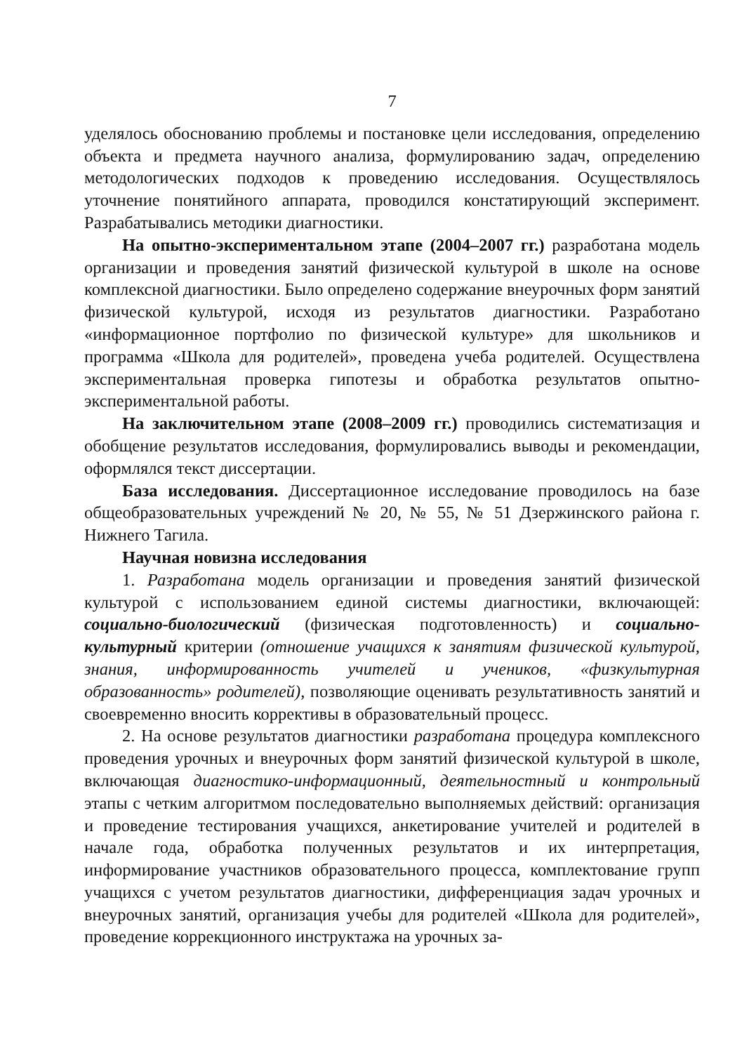7
уделялось обоснованию проблемы и постановке цели исследования, определению объекта и предмета научного анализа, формулированию задач, определению методологических подходов к проведению исследования. Осуществлялось уточнение понятийного аппарата, проводился констатирующий эксперимент. Разрабатывались методики диагностики.
На опытно-экспериментальном этапе (2004–2007 гг.) разработана модель организации и проведения занятий физической культурой в школе на основе комплексной диагностики. Было определено содержание внеурочных форм занятий физической культурой, исходя из результатов диагностики. Разработано «информационное портфолио по физической культуре» для школьников и программа «Школа для родителей», проведена учеба родителей. Осуществлена экспериментальная проверка гипотезы и обработка результатов опытно-экспериментальной работы.
На заключительном этапе (2008–2009 гг.) проводились систематизация и обобщение результатов исследования, формулировались выводы и рекомендации, оформлялся текст диссертации.
База исследования. Диссертационное исследование проводилось на базе общеобразовательных учреждений № 20, № 55, № 51 Дзержинского района г. Нижнего Тагила.
Научная новизна исследования
1. Разработана модель организации и проведения занятий физической культурой с использованием единой системы диагностики, включающей: социально-биологический (физическая подготовленность) и социально-культурный критерии (отношение учащихся к занятиям физической культурой, знания, информированность учителей и учеников, «физкультурная образованность» родителей), позволяющие оценивать результативность занятий и своевременно вносить коррективы в образовательный процесс.
2. На основе результатов диагностики разработана процедура комплексного проведения урочных и внеурочных форм занятий физической культурой в школе, включающая диагностико-информационный, деятельностный и контрольный этапы с четким алгоритмом последовательно выполняемых действий: организация и проведение тестирования учащихся, анкетирование учителей и родителей в начале года, обработка полученных результатов и их интерпретация, информирование участников образовательного процесса, комплектование групп учащихся с учетом результатов диагностики, дифференциация задач урочных и внеурочных занятий, организация учебы для родителей «Школа для родителей», проведение коррекционного инструктажа на урочных за-